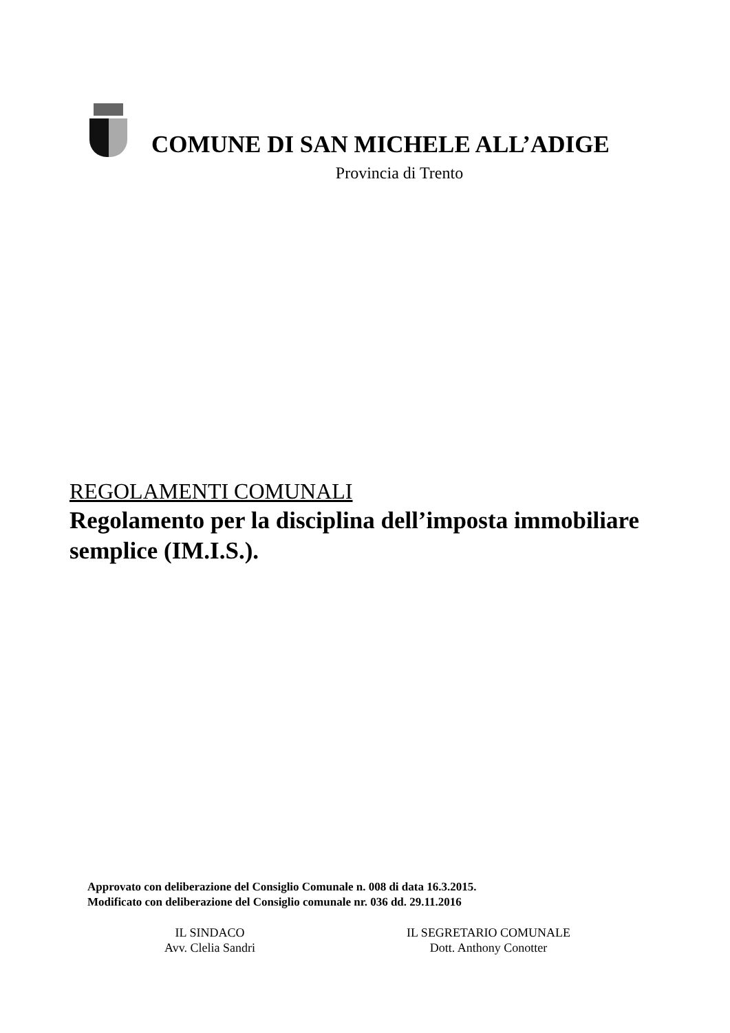COMUNE DI SAN MICHELE ALL’ADIGE
Provincia di Trento
REGOLAMENTI COMUNALI
Regolamento per la disciplina dell’imposta immobiliare semplice (IM.I.S.).
Approvato con deliberazione del Consiglio Comunale n. 008 di data 16.3.2015.
Modificato con deliberazione del Consiglio comunale nr. 036 dd. 29.11.2016
IL SINDACO
Avv. Clelia Sandri
IL SEGRETARIO COMUNALE
Dott. Anthony Conotter